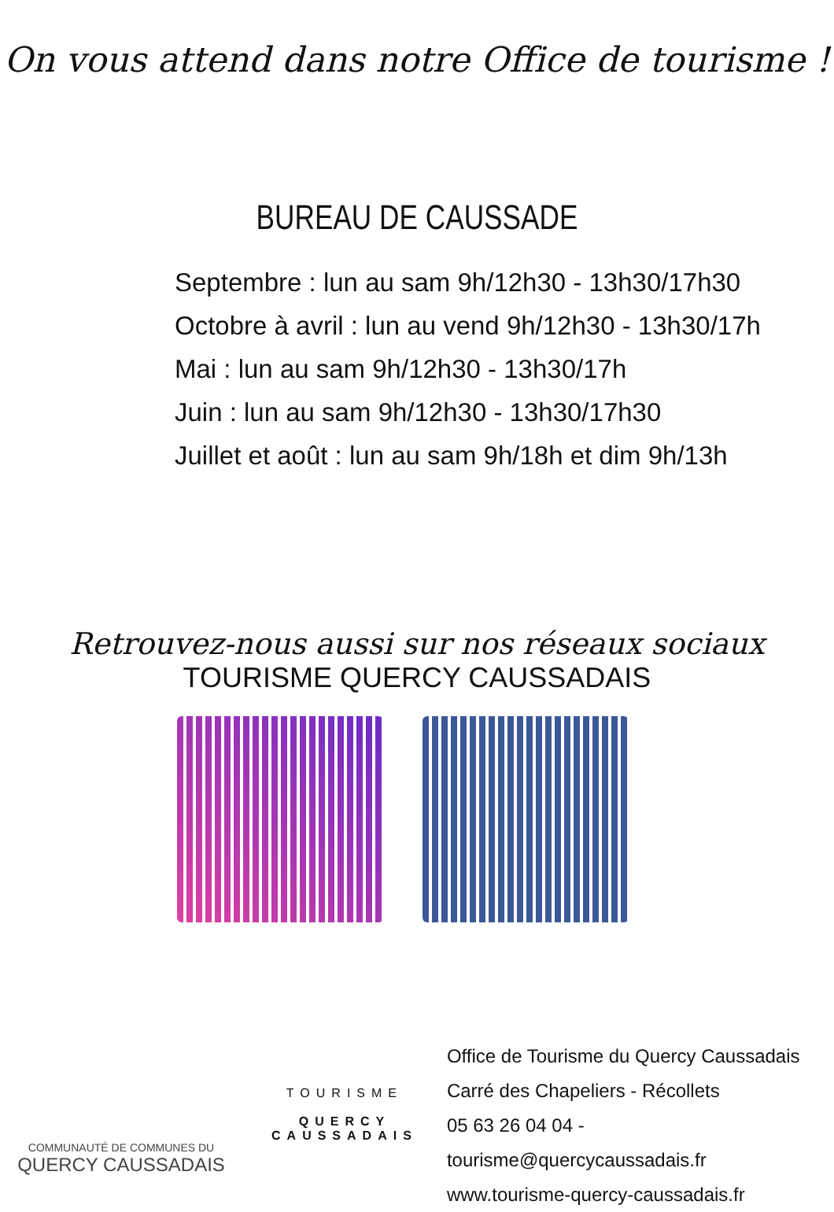On vous attend dans notre Office de tourisme !
BUREAU DE CAUSSADE
Septembre : lun au sam 9h/12h30 - 13h30/17h30
Octobre à avril : lun au vend 9h/12h30 - 13h30/17h
Mai : lun au sam 9h/12h30 - 13h30/17h
Juin : lun au sam 9h/12h30 - 13h30/17h30
Juillet et août : lun au sam 9h/18h et dim 9h/13h
Retrouvez-nous aussi sur nos réseaux sociaux
TOURISME QUERCY CAUSSADAIS
COMMUNAUTÉ DE COMMUNES DU
QUERCY CAUSSADAIS
TOURISME
QUERCY
CAUSSADAIS
Office de Tourisme du Quercy Caussadais
Carré des Chapeliers - Récollets
05 63 26 04 04 - tourisme@quercycaussadais.fr
www.tourisme-quercy-caussadais.fr